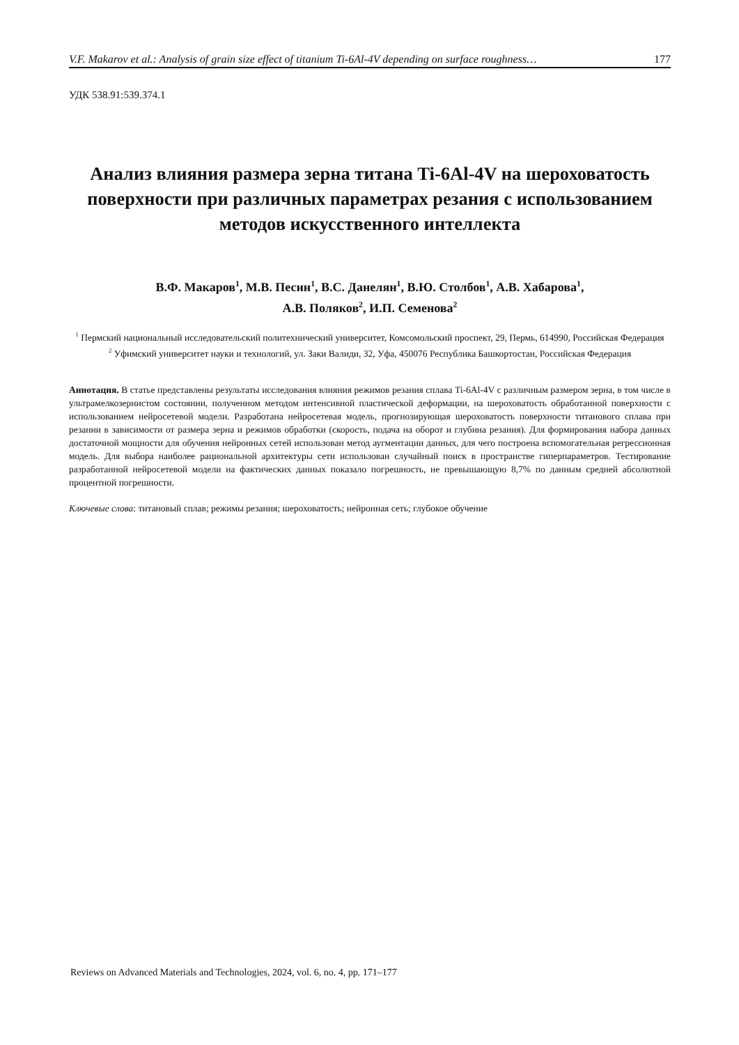V.F. Makarov et al.: Analysis of grain size effect of titanium Ti-6Al-4V depending on surface roughness… 177
УДК 538.91:539.374.1
Анализ влияния размера зерна титана Ti-6Al-4V на шероховатость поверхности при различных параметрах резания с использованием методов искусственного интеллекта
В.Ф. Макаров<sup>1</sup>, М.В. Песин<sup>1</sup>, В.С. Данелян<sup>1</sup>, В.Ю. Столбов<sup>1</sup>, А.В. Хабарова<sup>1</sup>,
А.В. Поляков<sup>2</sup>, И.П. Семенова<sup>2</sup>
<sup>1</sup> Пермский национальный исследовательский политехнический университет, Комсомольский проспект, 29, Пермь, 614990, Российская Федерация
<sup>2</sup> Уфимский университет науки и технологий, ул. Заки Валиди, 32, Уфа, 450076 Республика Башкортостан, Российская Федерация
Аннотация. В статье представлены результаты исследования влияния режимов резания сплава Ti-6Al-4V с различным размером зерна, в том числе в ультрамелкозернистом состоянии, полученном методом интенсивной пластической деформации, на шероховатость обработанной поверхности с использованием нейросетевой модели. Разработана нейросетевая модель, прогнозирующая шероховатость поверхности титанового сплава при резании в зависимости от размера зерна и режимов обработки (скорость, подача на оборот и глубина резания). Для формирования набора данных достаточной мощности для обучения нейронных сетей использован метод аугментации данных, для чего построена вспомогательная регрессионная модель. Для выбора наиболее рациональной архитектуры сети использован случайный поиск в пространстве гиперпараметров. Тестирование разработанной нейросетевой модели на фактических данных показало погрешность, не превышающую 8,7% по данным средней абсолютной процентной погрешности.
Ключевые слова: титановый сплав; режимы резания; шероховатость; нейронная сеть; глубокое обучение
Reviews on Advanced Materials and Technologies, 2024, vol. 6, no. 4, pp. 171–177